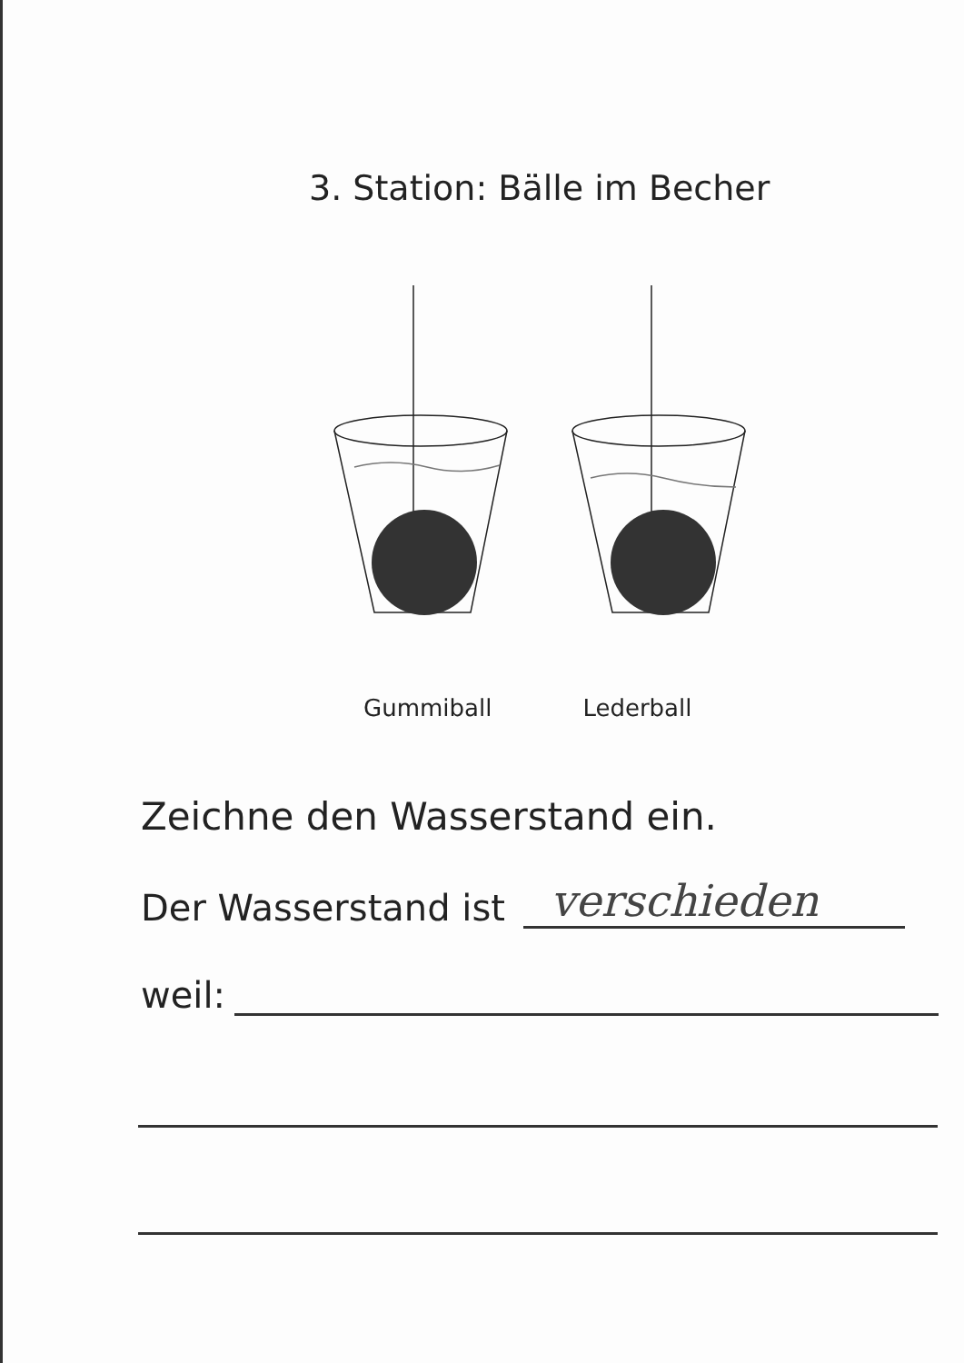3. Station: Bälle im Becher
Gummiball Lederball
Zeichne den Wasserstand ein.
Der Wasserstand ist verschieden
weil: